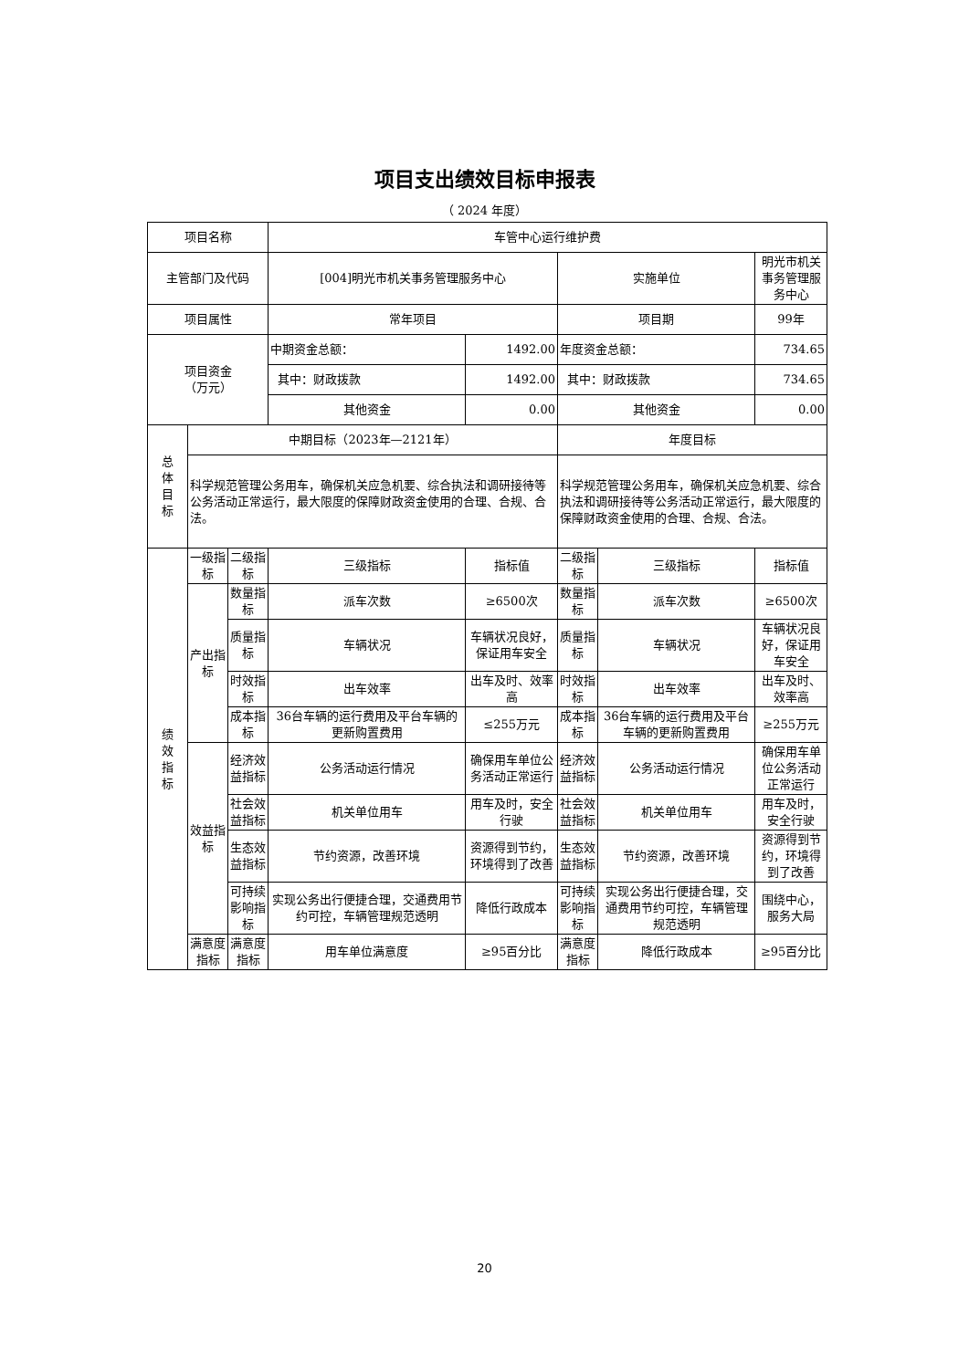项目支出绩效目标申报表
（ 2024 年度）
| 项目名称 | | | 车管中心运行维护费 | | | | |
| 主管部门及代码 | | | [004]明光市机关事务管理服务中心 | | 实施单位 | | 明光市机关事务管理服务中心 |
| 项目属性 | | | 常年项目 | | 项目期 | | 99年 |
| 项目资金 （万元） | | | 中期资金总额： | 1492.00 | 年度资金总额： | | 734.65 |
| | | | 其中：财政拨款 | 1492.00 | 其中：财政拨款 | | 734.65 |
| | | | 其他资金 | 0.00 | 其他资金 | | 0.00 |
| 总 体 目 标 | 中期目标（2023年—2121年） | | | | 年度目标 | | |
| | 科学规范管理公务用车，确保机关应急机要、综合执法和调研接待等公务活动正常运行，最大限度的保障财政资金使用的合理、合规、合法。 | | | | 科学规范管理公务用车，确保机关应急机要、综合执法和调研接待等公务活动正常运行，最大限度的保障财政资金使用的合理、合规、合法。 | | |
| 绩 效 指 标 | 一级指标 | 二级指标 | 三级指标 | 指标值 | 二级指标 | 三级指标 | 指标值 |
| | 产出指标 | 数量指标 | 派车次数 | ≥6500次 | 数量指标 | 派车次数 | ≥6500次 |
| | | 质量指标 | 车辆状况 | 车辆状况良好，保证用车安全 | 质量指标 | 车辆状况 | 车辆状况良好，保证用车安全 |
| | | 时效指标 | 出车效率 | 出车及时、效率高 | 时效指标 | 出车效率 | 出车及时、效率高 |
| | | 成本指标 | 36台车辆的运行费用及平台车辆的更新购置费用 | ≤255万元 | 成本指标 | 36台车辆的运行费用及平台车辆的更新购置费用 | ≥255万元 |
| | 效益指标 | 经济效益指标 | 公务活动运行情况 | 确保用车单位公务活动正常运行 | 经济效益指标 | 公务活动运行情况 | 确保用车单位公务活动正常运行 |
| | | 社会效益指标 | 机关单位用车 | 用车及时，安全行驶 | 社会效益指标 | 机关单位用车 | 用车及时，安全行驶 |
| | | 生态效益指标 | 节约资源，改善环境 | 资源得到节约，环境得到了改善 | 生态效益指标 | 节约资源，改善环境 | 资源得到节约，环境得到了改善 |
| | | 可持续影响指标 | 实现公务出行便捷合理，交通费用节约可控，车辆管理规范透明 | 降低行政成本 | 可持续影响指标 | 实现公务出行便捷合理，交通费用节约可控，车辆管理规范透明 | 围绕中心，服务大局 |
| | 满意度指标 | 满意度指标 | 用车单位满意度 | ≥95百分比 | 满意度指标 | 降低行政成本 | ≥95百分比 |
20